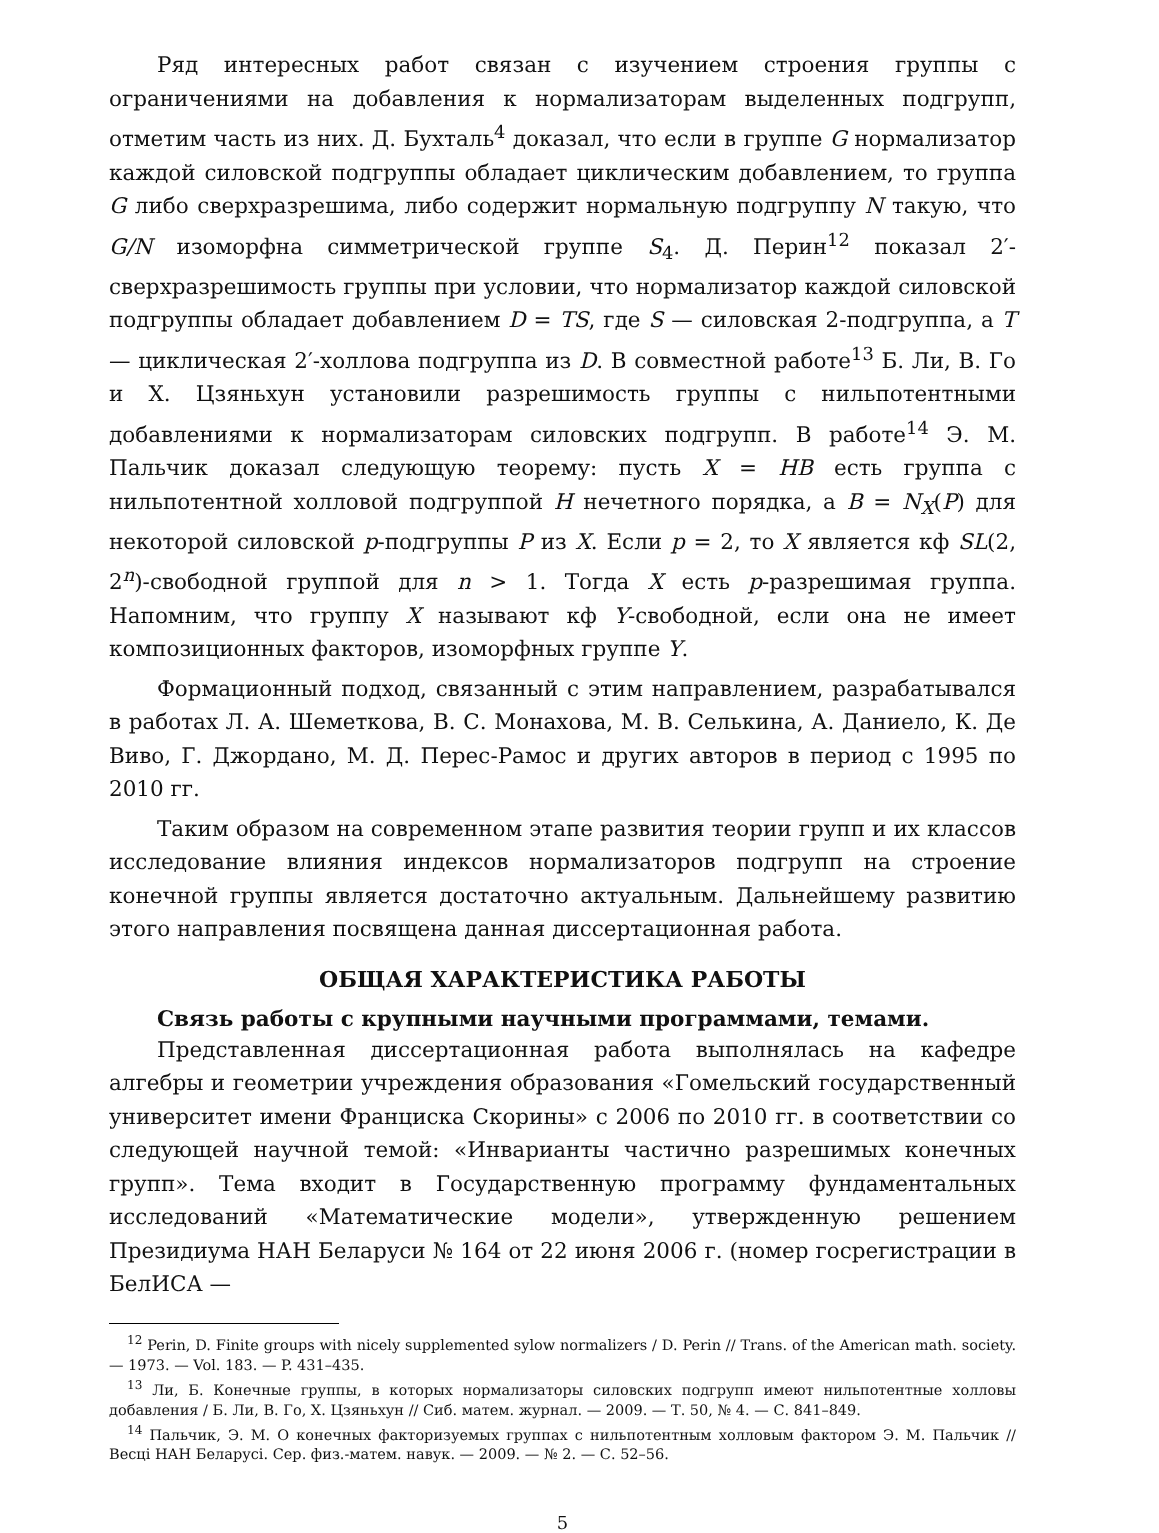Ряд интересных работ связан с изучением строения группы с ограничениями на добавления к нормализаторам выделенных подгрупп, отметим часть из них. Д. Бухталь<sup>4</sup> доказал, что если в группе G нормализатор каждой силовской подгруппы обладает циклическим добавлением, то группа G либо сверхразрешима, либо содержит нормальную подгруппу N такую, что G/N изоморфна симметрической группе S<sub>4</sub>. Д. Перин<sup>12</sup> показал 2′-сверхразрешимость группы при условии, что нормализатор каждой силовской подгруппы обладает добавлением D = TS, где S — силовская 2-подгруппа, а T — циклическая 2′-холлова подгруппа из D. В совместной работе<sup>13</sup> Б. Ли, В. Го и Х. Цзяньхун установили разрешимость группы с нильпотентными добавлениями к нормализаторам силовских подгрупп. В работе<sup>14</sup> Э. М. Пальчик доказал следующую теорему: пусть X = HB есть группа с нильпотентной холловой подгруппой H нечетного порядка, а B = N<sub>X</sub>(P) для некоторой силовской p-подгруппы P из X. Если p = 2, то X является кф SL(2, 2<sup>n</sup>)-свободной группой для n > 1. Тогда X есть p-разрешимая группа. Напомним, что группу X называют кф Y-свободной, если она не имеет композиционных факторов, изоморфных группе Y.
Формационный подход, связанный с этим направлением, разрабатывался в работах Л. А. Шеметкова, В. С. Монахова, М. В. Селькина, А. Даниело, К. Де Виво, Г. Джордано, М. Д. Перес-Рамос и других авторов в период с 1995 по 2010 гг.
Таким образом на современном этапе развития теории групп и их классов исследование влияния индексов нормализаторов подгрупп на строение конечной группы является достаточно актуальным. Дальнейшему развитию этого направления посвящена данная диссертационная работа.
ОБЩАЯ ХАРАКТЕРИСТИКА РАБОТЫ
Связь работы с крупными научными программами, темами.
Представленная диссертационная работа выполнялась на кафедре алгебры и геометрии учреждения образования «Гомельский государственный университет имени Франциска Скорины» с 2006 по 2010 гг. в соответствии со следующей научной темой: «Инварианты частично разрешимых конечных групп». Тема входит в Государственную программу фундаментальных исследований «Математические модели», утвержденную решением Президиума НАН Беларуси № 164 от 22 июня 2006 г. (номер госрегистрации в БелИСА —
<sup>12</sup> Perin, D. Finite groups with nicely supplemented sylow normalizers / D. Perin // Trans. of the American math. society. — 1973. — Vol. 183. — P. 431–435.
<sup>13</sup> Ли, Б. Конечные группы, в которых нормализаторы силовских подгрупп имеют нильпотентные холловы добавления / Б. Ли, В. Го, Х. Цзяньхун // Сиб. матем. журнал. — 2009. — Т. 50, № 4. — С. 841–849.
<sup>14</sup> Пальчик, Э. М. О конечных факторизуемых группах с нильпотентным холловым фактором Э. М. Пальчик // Весці НАН Беларусі. Сер. физ.-матем. навук. — 2009. — № 2. — С. 52–56.
5